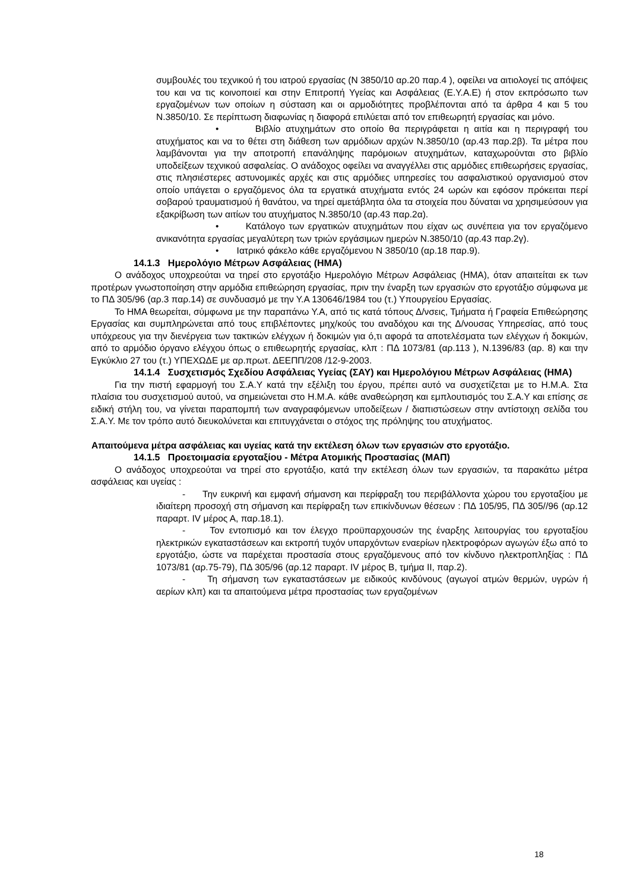συμβουλές του τεχνικού ή του ιατρού εργασίας (Ν 3850/10 αρ.20 παρ.4 ), οφείλει να αιτιολογεί τις απόψεις του και να τις κοινοποιεί και στην Επιτροπή Υγείας και Ασφάλειας (Ε.Υ.Α.Ε) ή στον εκπρόσωπο των εργαζομένων των οποίων η σύσταση και οι αρμοδιότητες προβλέπονται από τα άρθρα 4 και 5 του Ν.3850/10. Σε περίπτωση διαφωνίας η διαφορά επιλύεται από τον επιθεωρητή εργασίας και μόνο.
• Βιβλίο ατυχημάτων στο οποίο θα περιγράφεται η αιτία και η περιγραφή του ατυχήματος και να το θέτει στη διάθεση των αρμόδιων αρχών Ν.3850/10 (αρ.43 παρ.2β). Τα μέτρα που λαμβάνονται για την αποτροπή επανάληψης παρόμοιων ατυχημάτων, καταχωρούνται στο βιβλίο υποδείξεων τεχνικού ασφαλείας. Ο ανάδοχος οφείλει να αναγγέλλει στις αρμόδιες επιθεωρήσεις εργασίας, στις πλησιέστερες αστυνομικές αρχές και στις αρμόδιες υπηρεσίες του ασφαλιστικού οργανισμού στον οποίο υπάγεται ο εργαζόμενος όλα τα εργατικά ατυχήματα εντός 24 ωρών και εφόσον πρόκειται περί σοβαρού τραυματισμού ή θανάτου, να τηρεί αμετάβλητα όλα τα στοιχεία που δύναται να χρησιμεύσουν για εξακρίβωση των αιτίων του ατυχήματος Ν.3850/10 (αρ.43 παρ.2α).
• Κατάλογο των εργατικών ατυχημάτων που είχαν ως συνέπεια για τον εργαζόμενο ανικανότητα εργασίας μεγαλύτερη των τριών εργάσιμων ημερών Ν.3850/10 (αρ.43 παρ.2γ).
• Ιατρικό φάκελο κάθε εργαζόμενου Ν 3850/10 (αρ.18 παρ.9).
14.1.3 Ημερολόγιο Μέτρων Ασφάλειας (ΗΜΑ)
Ο ανάδοχος υποχρεούται να τηρεί στο εργοτάξιο Ημερολόγιο Μέτρων Ασφάλειας (ΗΜΑ), όταν απαιτείται εκ των προτέρων γνωστοποίηση στην αρμόδια επιθεώρηση εργασίας, πριν την έναρξη των εργασιών στο εργοτάξιο σύμφωνα με το ΠΔ 305/96 (αρ.3 παρ.14) σε συνδυασμό με την Υ.Α 130646/1984 του (τ.) Υπουργείου Εργασίας.
Το ΗΜΑ θεωρείται, σύμφωνα με την παραπάνω Υ.Α, από τις κατά τόπους Δ/νσεις, Τμήματα ή Γραφεία Επιθεώρησης Εργασίας και συμπληρώνεται από τους επιβλέποντες μηχ/κούς του αναδόχου και της Δ/νουσας Υπηρεσίας, από τους υπόχρεους για την διενέργεια των τακτικών ελέγχων ή δοκιμών για ό,τι αφορά τα αποτελέσματα των ελέγχων ή δοκιμών, από το αρμόδιο όργανο ελέγχου όπως ο επιθεωρητής εργασίας, κλπ : ΠΔ 1073/81 (αρ.113 ), Ν.1396/83 (αρ. 8) και την Εγκύκλιο 27 του (τ.) ΥΠΕΧΩΔΕ με αρ.πρωτ. ΔΕΕΠΠ/208 /12-9-2003.
14.1.4 Συσχετισμός Σχεδίου Ασφάλειας Υγείας (ΣΑΥ) και Ημερολόγιου Μέτρων Ασφάλειας (ΗΜΑ)
Για την πιστή εφαρμογή του Σ.Α.Υ κατά την εξέλιξη του έργου, πρέπει αυτό να συσχετίζεται με το Η.Μ.Α. Στα πλαίσια του συσχετισμού αυτού, να σημειώνεται στο Η.Μ.Α. κάθε αναθεώρηση και εμπλουτισμός του Σ.Α.Υ και επίσης σε ειδική στήλη του, να γίνεται παραπομπή των αναγραφόμενων υποδείξεων / διαπιστώσεων στην αντίστοιχη σελίδα του Σ.Α.Υ. Με τον τρόπο αυτό διευκολύνεται και επιτυγχάνεται ο στόχος της πρόληψης του ατυχήματος.
Απαιτούμενα μέτρα ασφάλειας και υγείας κατά την εκτέλεση όλων των εργασιών στο εργοτάξιο.
14.1.5 Προετοιμασία εργοταξίου - Μέτρα Ατομικής Προστασίας (ΜΑΠ)
Ο ανάδοχος υποχρεούται να τηρεί στο εργοτάξιο, κατά την εκτέλεση όλων των εργασιών, τα παρακάτω μέτρα ασφάλειας και υγείας :
- Την ευκρινή και εμφανή σήμανση και περίφραξη του περιβάλλοντα χώρου του εργοταξίου με ιδιαίτερη προσοχή στη σήμανση και περίφραξη των επικίνδυνων θέσεων : ΠΔ 105/95, ΠΔ 305//96 (αρ.12 παραρτ. IV μέρος Α, παρ.18.1).
- Τον εντοπισμό και τον έλεγχο προϋπαρχουσών της έναρξης λειτουργίας του εργοταξίου ηλεκτρικών εγκαταστάσεων και εκτροπή τυχόν υπαρχόντων εναερίων ηλεκτροφόρων αγωγών έξω από το εργοτάξιο, ώστε να παρέχεται προστασία στους εργαζόμενους από τον κίνδυνο ηλεκτροπληξίας : ΠΔ 1073/81 (αρ.75-79), ΠΔ 305/96 (αρ.12 παραρτ. IV μέρος Β, τμήμα ΙΙ, παρ.2).
- Τη σήμανση των εγκαταστάσεων με ειδικούς κινδύνους (αγωγοί ατμών θερμών, υγρών ή αερίων κλπ) και τα απαιτούμενα μέτρα προστασίας των εργαζομένων
18